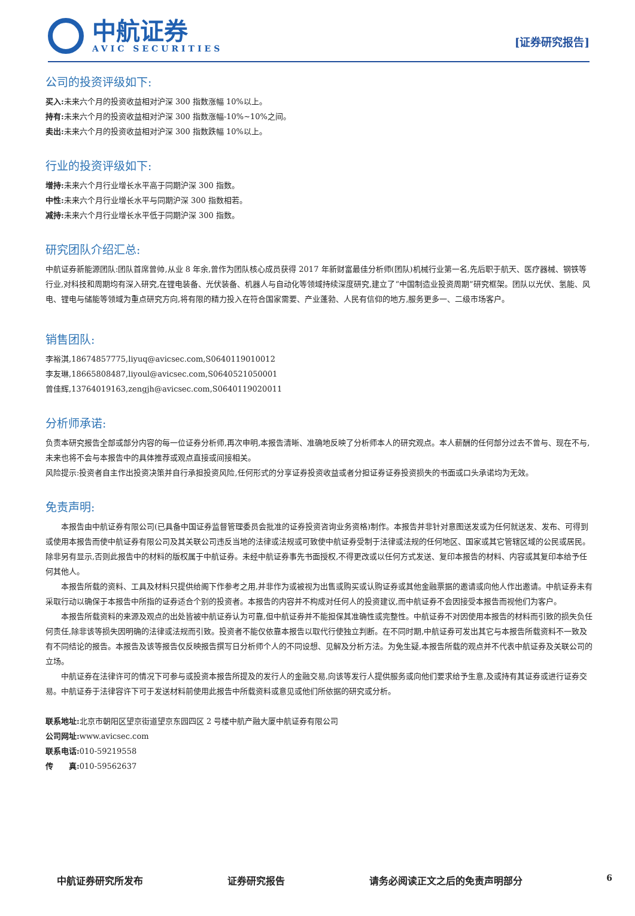中航证券
AVIC SECURITIES
[证券研究报告]
公司的投资评级如下:
买入: 未来六个月的投资收益相对沪深 300 指数涨幅 10%以上。
持有: 未来六个月的投资收益相对沪深 300 指数涨幅-10%~10%之间。
卖出: 未来六个月的投资收益相对沪深 300 指数跌幅 10%以上。
行业的投资评级如下:
增持: 未来六个月行业增长水平高于同期沪深 300 指数。
中性: 未来六个月行业增长水平与同期沪深 300 指数相若。
减持: 未来六个月行业增长水平低于同期沪深 300 指数。
研究团队介绍汇总:
中航证券新能源团队:团队首席曾帅,从业 8 年余,曾作为团队核心成员获得 2017 年新财富最佳分析师(团队)机械行业第一名,先后职于航天、医疗器械、钢铁等行业,对科技和周期均有深入研究,在锂电装备、光伏装备、机器人与自动化等领域持续深度研究,建立了“中国制造业投资周期”研究框架。团队以光伏、氢能、风电、锂电与储能等领域为重点研究方向,将有限的精力投入在符合国家需要、产业蓬勃、人民有信仰的地方,服务更多一、二级市场客户。
销售团队:
李裕淇,18674857775,liyuq@avicsec.com,S0640119010012
李友琳,18665808487,liyoul@avicsec.com,S0640521050001
曾佳辉,13764019163,zengjh@avicsec.com,S0640119020011
分析师承诺:
负责本研究报告全部或部分内容的每一位证券分析师,再次申明,本报告清晰、准确地反映了分析师本人的研究观点。本人薪酬的任何部分过去不曾与、现在不与,未来也将不会与本报告中的具体推荐或观点直接或间接相关。
风险提示:投资者自主作出投资决策并自行承担投资风险,任何形式的分享证券投资收益或者分担证券证券投资损失的书面或口头承诺均为无效。
免责声明:
本报告由中航证券有限公司(已具备中国证券监督管理委员会批准的证券投资咨询业务资格)制作。本报告并非针对意图送发或为任何就送发、发布、可得到或使用本报告而使中航证券有限公司及其关联公司违反当地的法律或法规或可致使中航证券受制于法律或法规的任何地区、国家或其它管辖区域的公民或居民。除非另有显示,否则此报告中的材料的版权属于中航证券。未经中航证券事先书面授权,不得更改或以任何方式发送、复印本报告的材料、内容或其复印本给予任何其他人。
本报告所载的资料、工具及材料只提供给阁下作参考之用,并非作为或被视为出售或购买或认购证券或其他金融票据的邀请或向他人作出邀请。中航证券未有采取行动以确保于本报告中所指的证券适合个别的投资者。本报告的内容并不构成对任何人的投资建议,而中航证券不会因接受本报告而视他们为客户。
本报告所载资料的来源及观点的出处皆被中航证券认为可靠,但中航证券并不能担保其准确性或完整性。中航证券不对因使用本报告的材料而引致的损失负任何责任,除非该等损失因明确的法律或法规而引致。投资者不能仅依靠本报告以取代行使独立判断。在不同时期,中航证券可发出其它与本报告所载资料不一致及有不同结论的报告。本报告及该等报告仅反映报告撰写日分析师个人的不同设想、见解及分析方法。为免生疑,本报告所载的观点并不代表中航证券及关联公司的立场。
中航证券在法律许可的情况下可参与或投资本报告所提及的发行人的金融交易,向该等发行人提供服务或向他们要求给予生意,及或持有其证券或进行证券交易。中航证券于法律容许下可于发送材料前使用此报告中所载资料或意见或他们所依据的研究或分析。
联系地址: 北京市朝阳区望京街道望京东园四区 2 号楼中航产融大厦中航证券有限公司
公司网址: www.avicsec.com
联系电话: 010-59219558
传　　真: 010-59562637
中航证券研究所发布 证券研究报告 请务必阅读正文之后的免责声明部分 6